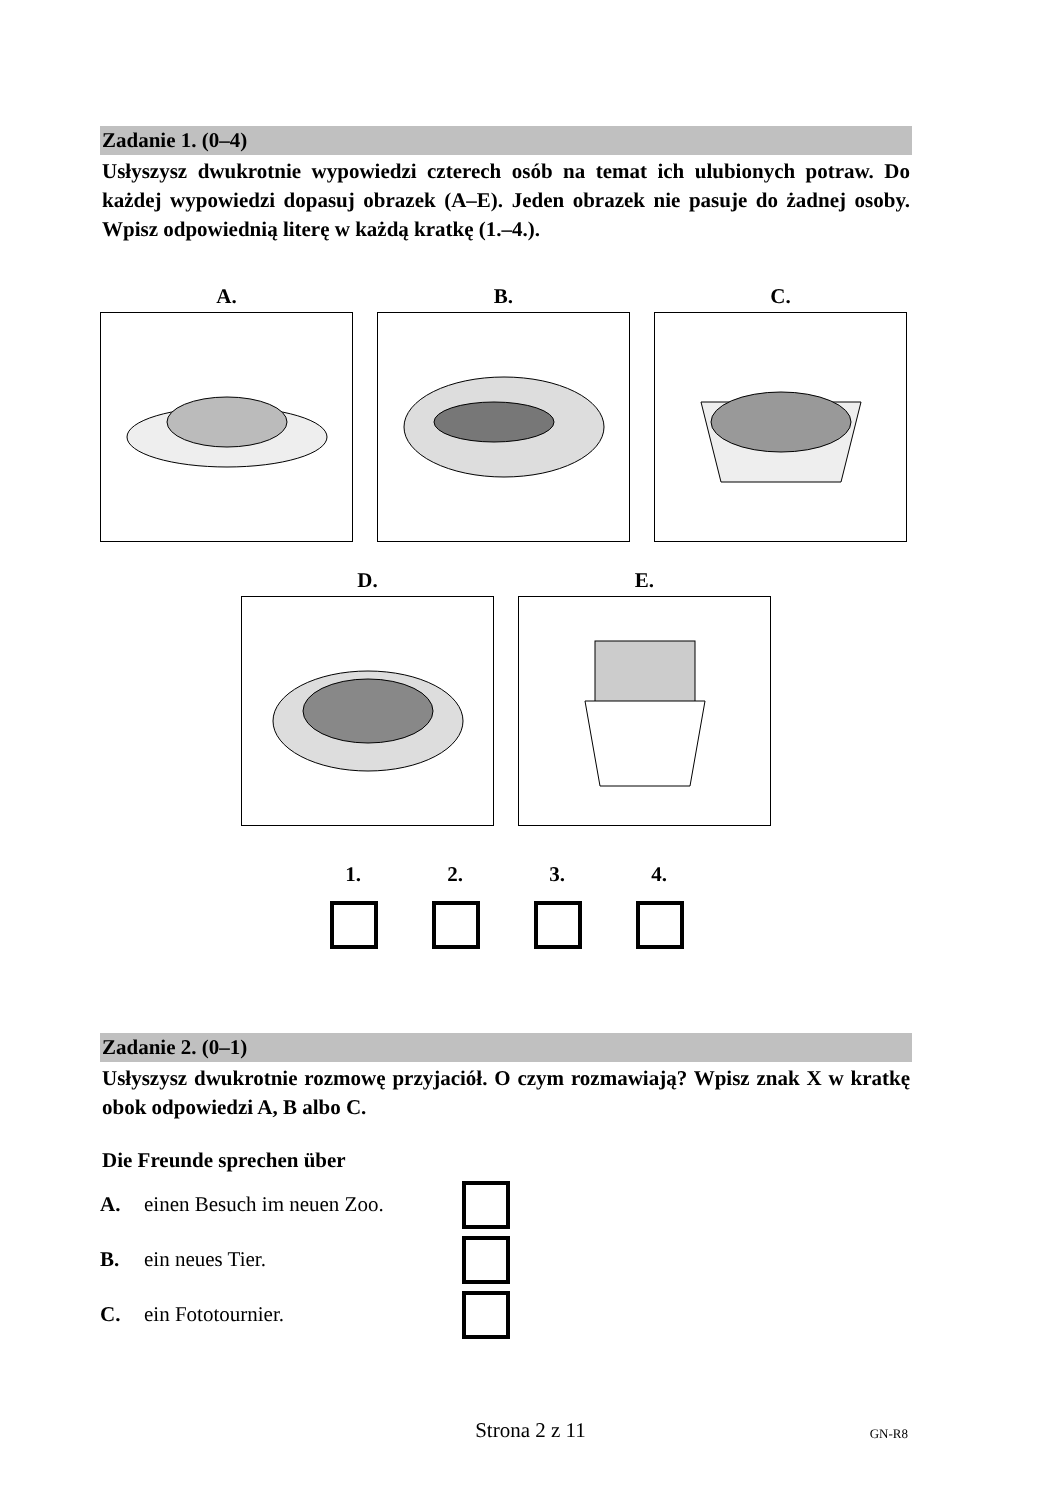Zadanie 1. (0–4)
Usłyszysz dwukrotnie wypowiedzi czterech osób na temat ich ulubionych potraw. Do każdej wypowiedzi dopasuj obrazek (A–E). Jeden obrazek nie pasuje do żadnej osoby. Wpisz odpowiednią literę w każdą kratkę (1.–4.).
A. B. C.
D. E.
1. 2. 3. 4.
Zadanie 2. (0–1)
Usłyszysz dwukrotnie rozmowę przyjaciół. O czym rozmawiają? Wpisz znak X w kratkę obok odpowiedzi A, B albo C.
Die Freunde sprechen über
A. einen Besuch im neuen Zoo.
B. ein neues Tier.
C. ein Fototournier.
Strona 2 z 11 GN-R8